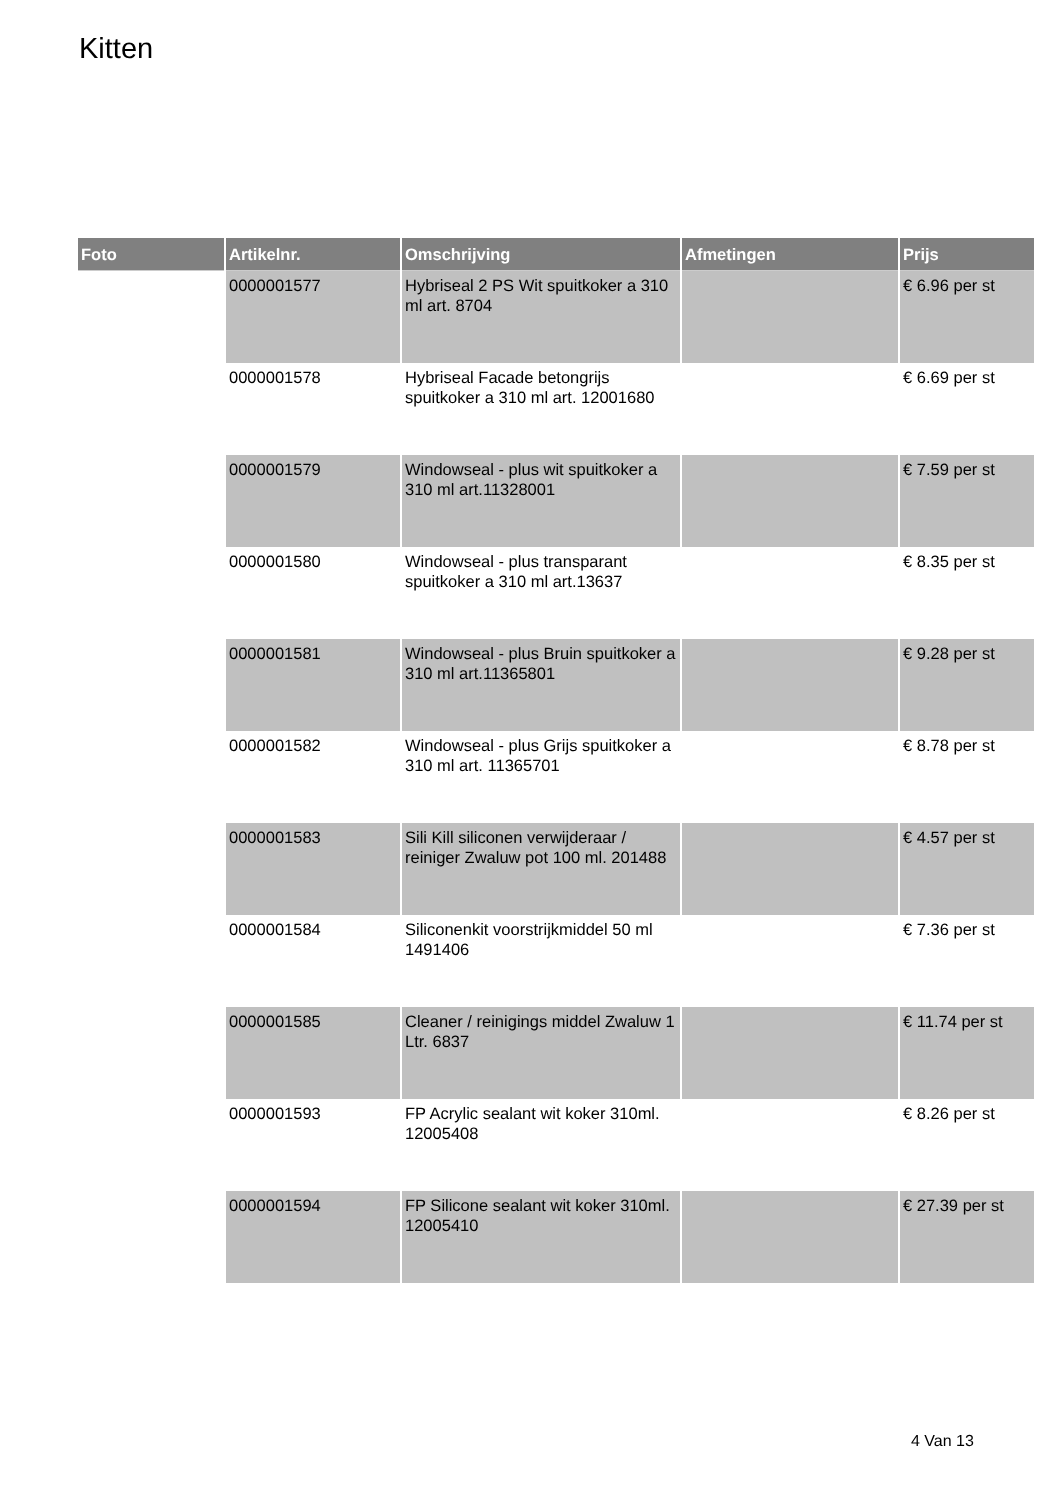Kitten
| Foto | Artikelnr. | Omschrijving | Afmetingen | Prijs |
| --- | --- | --- | --- | --- |
| | 0000001577 | Hybriseal 2 PS Wit spuitkoker a 310 ml art. 8704 | | € 6.96 per st |
| | 0000001578 | Hybriseal Facade betongrijs spuitkoker a 310 ml art. 12001680 | | € 6.69 per st |
| | 0000001579 | Windowseal - plus wit spuitkoker a 310 ml art.11328001 | | € 7.59 per st |
| | 0000001580 | Windowseal - plus transparant spuitkoker a 310 ml art.13637 | | € 8.35 per st |
| | 0000001581 | Windowseal - plus Bruin spuitkoker a 310 ml art.11365801 | | € 9.28 per st |
| | 0000001582 | Windowseal - plus Grijs spuitkoker a 310 ml art. 11365701 | | € 8.78 per st |
| | 0000001583 | Sili Kill siliconen verwijderaar / reiniger Zwaluw pot 100 ml. 201488 | | € 4.57 per st |
| | 0000001584 | Siliconenkit voorstrijkmiddel 50 ml 1491406 | | € 7.36 per st |
| | 0000001585 | Cleaner / reinigings middel Zwaluw 1 Ltr. 6837 | | € 11.74 per st |
| | 0000001593 | FP Acrylic sealant wit koker 310ml. 12005408 | | € 8.26 per st |
| | 0000001594 | FP Silicone sealant wit koker 310ml. 12005410 | | € 27.39 per st |
4 Van 13